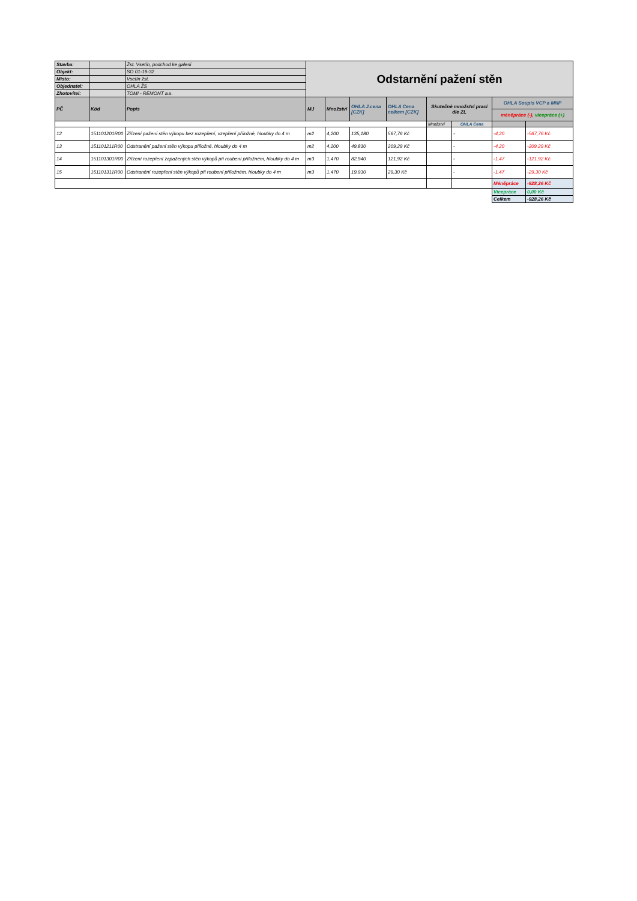| Stavba: | | Žst. Vsetín, podchod ke galerii | Odstarnění pažení stěn | | | | | | | |
| Objekt: | | SO 01-19-32 | | | | | | | | |
| Místo: | | Vsetín žst. | | | | | | | | |
| Objednatel: | | OHLA ŽS | | | | | | | | |
| Zhotovitel: | | TOMI - REMONT a.s. | | | | | | | | |
| PČ | Kód | Popis | MJ | Množství | OHLA J.cena [CZK] | OHLA Cena celkem [CZK] | Skutečné množství prací dle ZL | | OHLA Soupis VCP a MNP | |
| | | | | | | | | | méněpráce (-), vícepráce (+) | |
| | | | | | | | Množství | OHLA Cena | | |
| 12 | 151101201R00 | Zřízení pažení stěn výkopu bez rozepření, vzepření příložné, hloubky do 4 m | m2 | 4,200 | 135,180 | 567,76 Kč | | - | -4,20 | -567,76 Kč |
| 13 | 151101211R00 | Odstranění pažení stěn výkopu příložné, hloubky do 4 m | m2 | 4,200 | 49,830 | 209,29 Kč | | - | -4,20 | -209,29 Kč |
| 14 | 151101301R00 | Zřízení rozepření zapažených stěn výkopů při roubení příložném, hloubky do 4 m | m3 | 1,470 | 82,940 | 121,92 Kč | | - | -1,47 | -121,92 Kč |
| 15 | 151101311R00 | Odstranění rozepření stěn výkopů při roubení příložném, hloubky do 4 m | m3 | 1,470 | 19,930 | 29,30 Kč | | - | -1,47 | -29,30 Kč |
| | | | | | | | | | Méněpráce | -928,26 Kč |
| | | | | | | | | | Vícepráce | 0,00 Kč |
| | | | | | | | | | Celkem | -928,26 Kč |